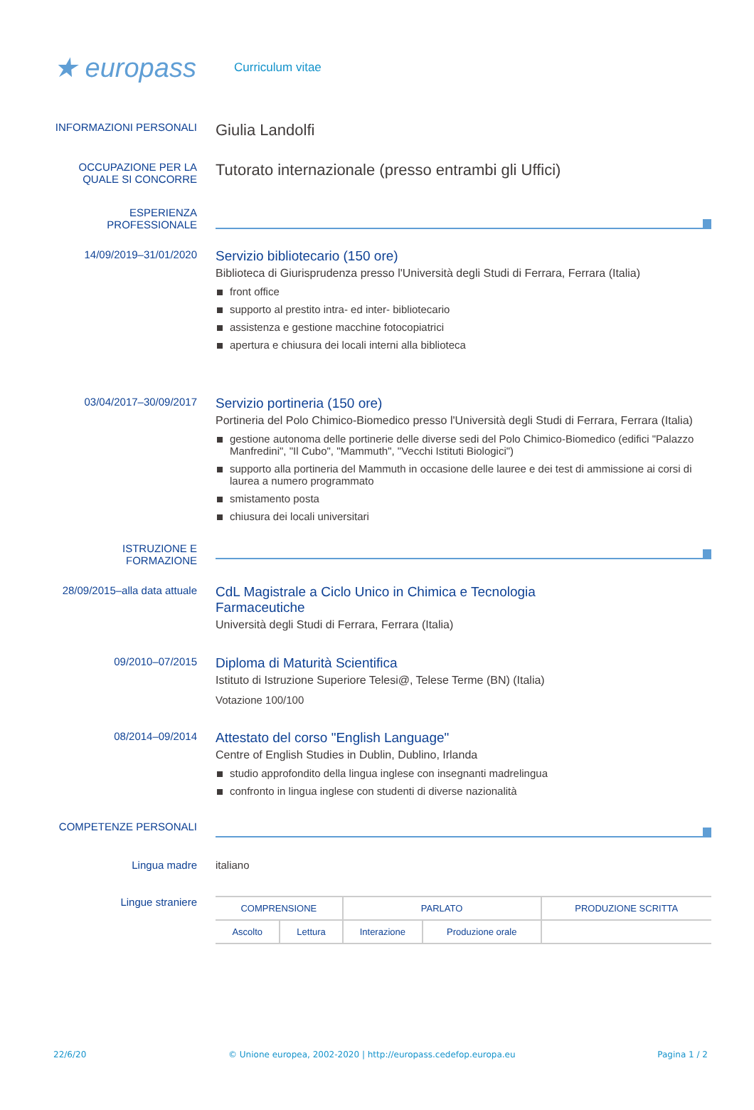★ europass
Curriculum vitae
INFORMAZIONI PERSONALI
Giulia Landolfi
OCCUPAZIONE PER LA QUALE SI CONCORRE
Tutorato internazionale (presso entrambi gli Uffici)
ESPERIENZA PROFESSIONALE
14/09/2019–31/01/2020
Servizio bibliotecario (150 ore)
Biblioteca di Giurisprudenza presso l'Università degli Studi di Ferrara, Ferrara (Italia)
front office
supporto al prestito intra- ed inter- bibliotecario
assistenza e gestione macchine fotocopiatrici
apertura e chiusura dei locali interni alla biblioteca
03/04/2017–30/09/2017
Servizio portineria (150 ore)
Portineria del Polo Chimico-Biomedico presso l'Università degli Studi di Ferrara, Ferrara (Italia)
gestione autonoma delle portinerie delle diverse sedi del Polo Chimico-Biomedico (edifici "Palazzo Manfredini", "Il Cubo", "Mammuth", "Vecchi Istituti Biologici")
supporto alla portineria del Mammuth in occasione delle lauree e dei test di ammissione ai corsi di laurea a numero programmato
smistamento posta
chiusura dei locali universitari
ISTRUZIONE E FORMAZIONE
28/09/2015–alla data attuale
CdL Magistrale a Ciclo Unico in Chimica e Tecnologia
Farmaceutiche
Università degli Studi di Ferrara, Ferrara (Italia)
09/2010–07/2015
Diploma di Maturità Scientifica
Istituto di Istruzione Superiore Telesi@, Telese Terme (BN) (Italia)
Votazione 100/100
08/2014–09/2014
Attestato del corso "English Language"
Centre of English Studies in Dublin, Dublino, Irlanda
studio approfondito della lingua inglese con insegnanti madrelingua
confronto in lingua inglese con studenti di diverse nazionalità
COMPETENZE PERSONALI
Lingua madre italiano
Lingue straniere
| COMPRENSIONE | | PARLATO | | PRODUZIONE SCRITTA |
| Ascolto | Lettura | Interazione | Produzione orale | |
22/6/20 © Unione europea, 2002-2020 | http://europass.cedefop.europa.eu Pagina 1 / 2